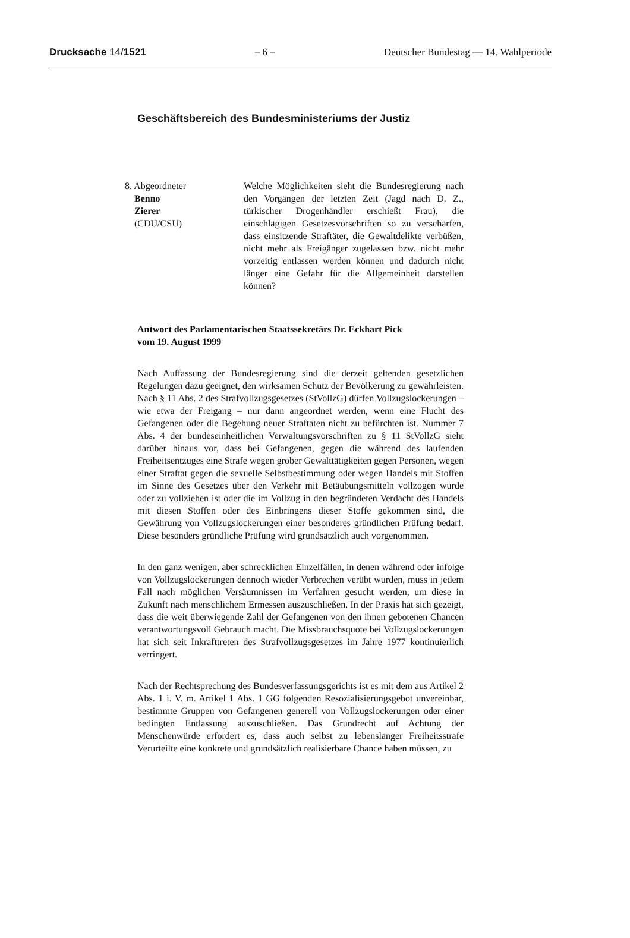Drucksache 14/1521 – 6 – Deutscher Bundestag — 14. Wahlperiode
Geschäftsbereich des Bundesministeriums der Justiz
8. Abgeordneter
Benno
Zierer
(CDU/CSU)
Welche Möglichkeiten sieht die Bundesregierung nach den Vorgängen der letzten Zeit (Jagd nach D. Z., türkischer Drogenhändler erschießt Frau), die einschlägigen Gesetzesvorschriften so zu verschärfen, dass einsitzende Straftäter, die Gewaltdelikte verbüßen, nicht mehr als Freigänger zugelassen bzw. nicht mehr vorzeitig entlassen werden können und dadurch nicht länger eine Gefahr für die Allgemeinheit darstellen können?
Antwort des Parlamentarischen Staatssekretärs Dr. Eckhart Pick
vom 19. August 1999
Nach Auffassung der Bundesregierung sind die derzeit geltenden gesetzlichen Regelungen dazu geeignet, den wirksamen Schutz der Bevölkerung zu gewährleisten. Nach § 11 Abs. 2 des Strafvollzugsgesetzes (StVollzG) dürfen Vollzugslockerungen – wie etwa der Freigang – nur dann angeordnet werden, wenn eine Flucht des Gefangenen oder die Begehung neuer Straftaten nicht zu befürchten ist. Nummer 7 Abs. 4 der bundeseinheitlichen Verwaltungsvorschriften zu § 11 StVollzG sieht darüber hinaus vor, dass bei Gefangenen, gegen die während des laufenden Freiheitsentzuges eine Strafe wegen grober Gewalttätigkeiten gegen Personen, wegen einer Straftat gegen die sexuelle Selbstbestimmung oder wegen Handels mit Stoffen im Sinne des Gesetzes über den Verkehr mit Betäubungsmitteln vollzogen wurde oder zu vollziehen ist oder die im Vollzug in den begründeten Verdacht des Handels mit diesen Stoffen oder des Einbringens dieser Stoffe gekommen sind, die Gewährung von Vollzugslockerungen einer besonderes gründlichen Prüfung bedarf. Diese besonders gründliche Prüfung wird grundsätzlich auch vorgenommen.
In den ganz wenigen, aber schrecklichen Einzelfällen, in denen während oder infolge von Vollzugslockerungen dennoch wieder Verbrechen verübt wurden, muss in jedem Fall nach möglichen Versäumnissen im Verfahren gesucht werden, um diese in Zukunft nach menschlichem Ermessen auszuschließen. In der Praxis hat sich gezeigt, dass die weit überwiegende Zahl der Gefangenen von den ihnen gebotenen Chancen verantwortungsvoll Gebrauch macht. Die Missbrauchsquote bei Vollzugslockerungen hat sich seit Inkrafttreten des Strafvollzugsgesetzes im Jahre 1977 kontinuierlich verringert.
Nach der Rechtsprechung des Bundesverfassungsgerichts ist es mit dem aus Artikel 2 Abs. 1 i. V. m. Artikel 1 Abs. 1 GG folgenden Resozialisierungsgebot unvereinbar, bestimmte Gruppen von Gefangenen generell von Vollzugslockerungen oder einer bedingten Entlassung auszuschließen. Das Grundrecht auf Achtung der Menschenwürde erfordert es, dass auch selbst zu lebenslanger Freiheitsstrafe Verurteilte eine konkrete und grundsätzlich realisierbare Chance haben müssen, zu